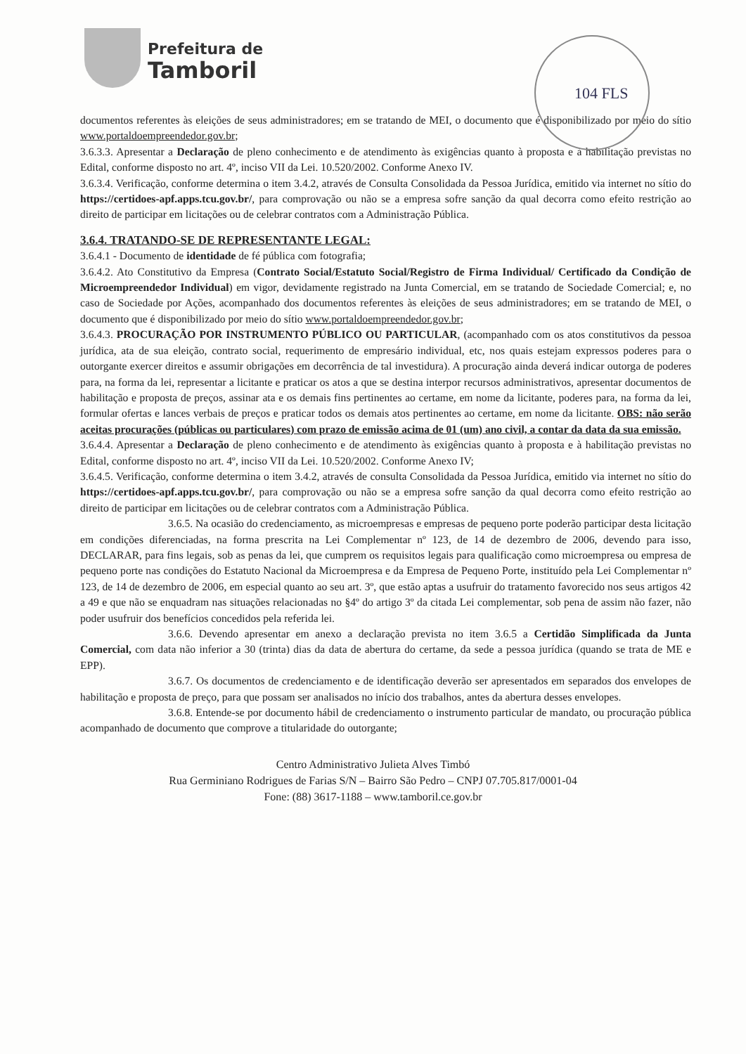Prefeitura de
Tamboril
104 FLS
documentos referentes às eleições de seus administradores; em se tratando de MEI, o documento que é disponibilizado por meio do sítio www.portaldoempreendedor.gov.br;
3.6.3.3. Apresentar a Declaração de pleno conhecimento e de atendimento às exigências quanto à proposta e à habilitação previstas no Edital, conforme disposto no art. 4º, inciso VII da Lei. 10.520/2002. Conforme Anexo IV.
3.6.3.4. Verificação, conforme determina o item 3.4.2, através de Consulta Consolidada da Pessoa Jurídica, emitido via internet no sítio do https://certidoes-apf.apps.tcu.gov.br/, para comprovação ou não se a empresa sofre sanção da qual decorra como efeito restrição ao direito de participar em licitações ou de celebrar contratos com a Administração Pública.
3.6.4. TRATANDO-SE DE REPRESENTANTE LEGAL:
3.6.4.1 - Documento de identidade de fé pública com fotografia;
3.6.4.2. Ato Constitutivo da Empresa (Contrato Social/Estatuto Social/Registro de Firma Individual/ Certificado da Condição de Microempreendedor Individual) em vigor, devidamente registrado na Junta Comercial, em se tratando de Sociedade Comercial; e, no caso de Sociedade por Ações, acompanhado dos documentos referentes às eleições de seus administradores; em se tratando de MEI, o documento que é disponibilizado por meio do sítio www.portaldoempreendedor.gov.br;
3.6.4.3. PROCURAÇÃO POR INSTRUMENTO PÚBLICO OU PARTICULAR, (acompanhado com os atos constitutivos da pessoa jurídica, ata de sua eleição, contrato social, requerimento de empresário individual, etc, nos quais estejam expressos poderes para o outorgante exercer direitos e assumir obrigações em decorrência de tal investidura). A procuração ainda deverá indicar outorga de poderes para, na forma da lei, representar a licitante e praticar os atos a que se destina interpor recursos administrativos, apresentar documentos de habilitação e proposta de preços, assinar ata e os demais fins pertinentes ao certame, em nome da licitante, poderes para, na forma da lei, formular ofertas e lances verbais de preços e praticar todos os demais atos pertinentes ao certame, em nome da licitante. OBS: não serão aceitas procurações (públicas ou particulares) com prazo de emissão acima de 01 (um) ano civil, a contar da data da sua emissão.
3.6.4.4. Apresentar a Declaração de pleno conhecimento e de atendimento às exigências quanto à proposta e à habilitação previstas no Edital, conforme disposto no art. 4º, inciso VII da Lei. 10.520/2002. Conforme Anexo IV;
3.6.4.5. Verificação, conforme determina o item 3.4.2, através de consulta Consolidada da Pessoa Jurídica, emitido via internet no sítio do https://certidoes-apf.apps.tcu.gov.br/, para comprovação ou não se a empresa sofre sanção da qual decorra como efeito restrição ao direito de participar em licitações ou de celebrar contratos com a Administração Pública.
3.6.5. Na ocasião do credenciamento, as microempresas e empresas de pequeno porte poderão participar desta licitação em condições diferenciadas, na forma prescrita na Lei Complementar nº 123, de 14 de dezembro de 2006, devendo para isso, DECLARAR, para fins legais, sob as penas da lei, que cumprem os requisitos legais para qualificação como microempresa ou empresa de pequeno porte nas condições do Estatuto Nacional da Microempresa e da Empresa de Pequeno Porte, instituído pela Lei Complementar nº 123, de 14 de dezembro de 2006, em especial quanto ao seu art. 3º, que estão aptas a usufruir do tratamento favorecido nos seus artigos 42 a 49 e que não se enquadram nas situações relacionadas no §4º do artigo 3º da citada Lei complementar, sob pena de assim não fazer, não poder usufruir dos benefícios concedidos pela referida lei.
3.6.6. Devendo apresentar em anexo a declaração prevista no item 3.6.5 a Certidão Simplificada da Junta Comercial, com data não inferior a 30 (trinta) dias da data de abertura do certame, da sede a pessoa jurídica (quando se trata de ME e EPP).
3.6.7. Os documentos de credenciamento e de identificação deverão ser apresentados em separados dos envelopes de habilitação e proposta de preço, para que possam ser analisados no início dos trabalhos, antes da abertura desses envelopes.
3.6.8. Entende-se por documento hábil de credenciamento o instrumento particular de mandato, ou procuração pública acompanhado de documento que comprove a titularidade do outorgante;
Centro Administrativo Julieta Alves Timbó
Rua Germiniano Rodrigues de Farias S/N – Bairro São Pedro – CNPJ 07.705.817/0001-04
Fone: (88) 3617-1188 – www.tamboril.ce.gov.br